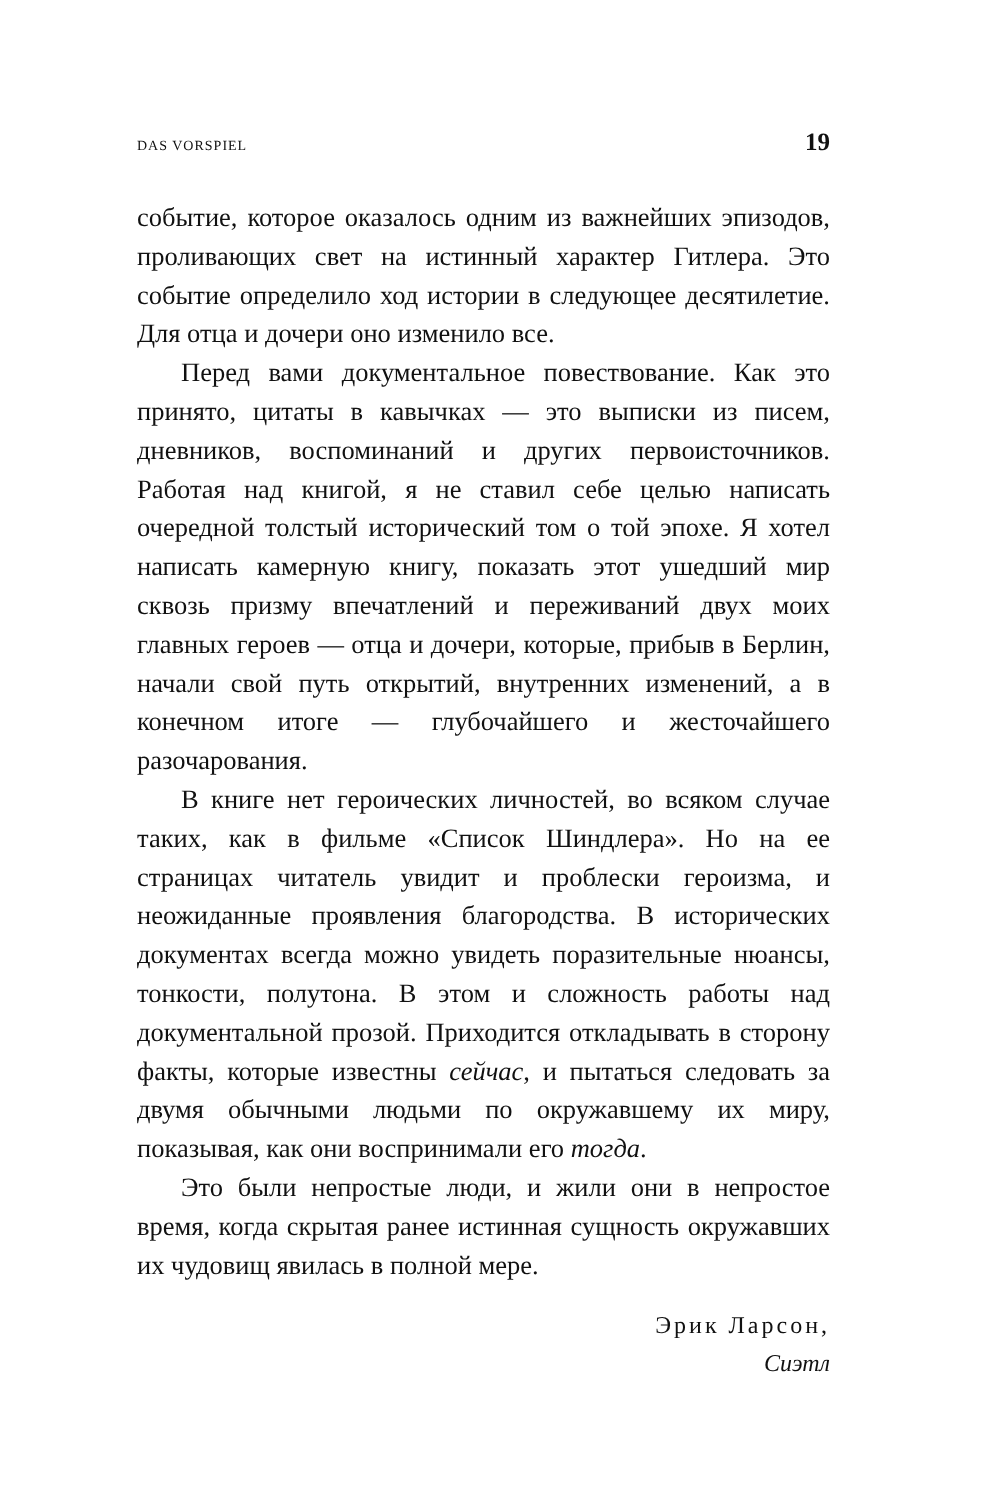DAS VORSPIEL 19
событие, которое оказалось одним из важнейших эпизодов, проливающих свет на истинный характер Гитлера. Это событие определило ход истории в следующее десятилетие. Для отца и дочери оно изменило все.
Перед вами документальное повествование. Как это принято, цитаты в кавычках — это выписки из писем, дневников, воспоминаний и других первоисточников. Работая над книгой, я не ставил себе целью написать очередной толстый исторический том о той эпохе. Я хотел написать камерную книгу, показать этот ушедший мир сквозь призму впечатлений и переживаний двух моих главных героев — отца и дочери, которые, прибыв в Берлин, начали свой путь открытий, внутренних изменений, а в конечном итоге — глубочайшего и жесточайшего разочарования.
В книге нет героических личностей, во всяком случае таких, как в фильме «Список Шиндлера». Но на ее страницах читатель увидит и проблески героизма, и неожиданные проявления благородства. В исторических документах всегда можно увидеть поразительные нюансы, тонкости, полутона. В этом и сложность работы над документальной прозой. Приходится откладывать в сторону факты, которые известны сейчас, и пытаться следовать за двумя обычными людьми по окружавшему их миру, показывая, как они воспринимали его тогда.
Это были непростые люди, и жили они в непростое время, когда скрытая ранее истинная сущность окружавших их чудовищ явилась в полной мере.
Эрик Ларсон,
Сиэтл